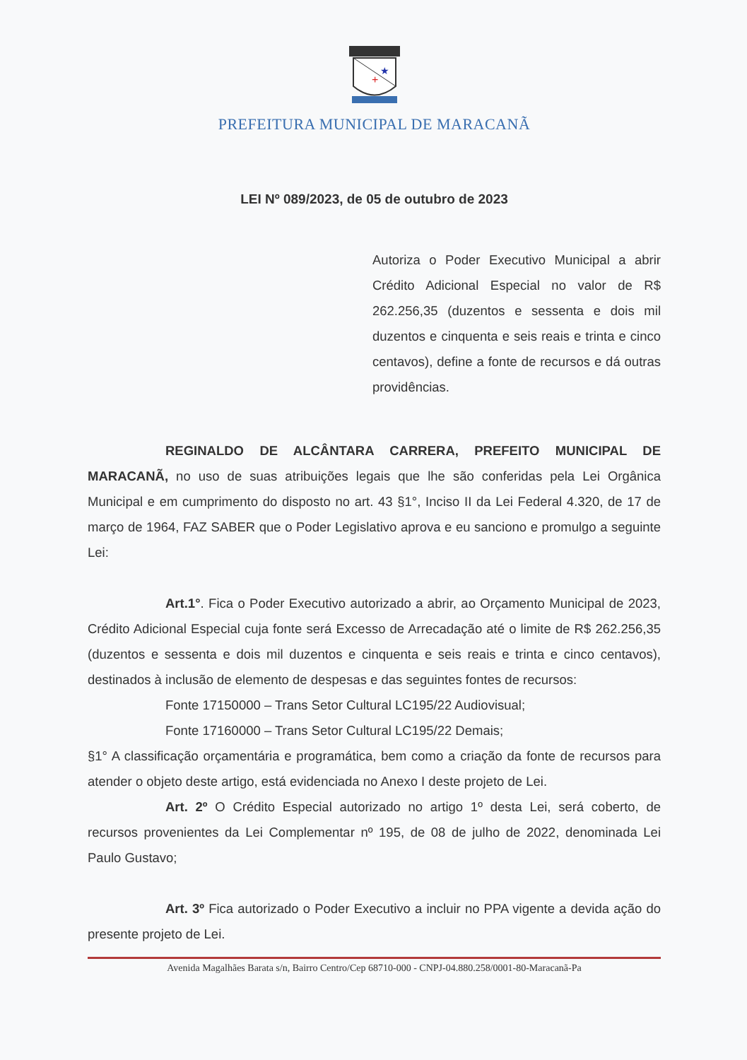+
★
PREFEITURA MUNICIPAL DE MARACANÃ
LEI Nº 089/2023, de 05 de outubro de 2023
Autoriza o Poder Executivo Municipal a abrir Crédito Adicional Especial no valor de R$ 262.256,35 (duzentos e sessenta e dois mil duzentos e cinquenta e seis reais e trinta e cinco centavos), define a fonte de recursos e dá outras providências.
REGINALDO DE ALCÂNTARA CARRERA, PREFEITO MUNICIPAL DE MARACANÃ, no uso de suas atribuições legais que lhe são conferidas pela Lei Orgânica Municipal e em cumprimento do disposto no art. 43 §1°, Inciso II da Lei Federal 4.320, de 17 de março de 1964, FAZ SABER que o Poder Legislativo aprova e eu sanciono e promulgo a seguinte Lei:
Art.1°. Fica o Poder Executivo autorizado a abrir, ao Orçamento Municipal de 2023, Crédito Adicional Especial cuja fonte será Excesso de Arrecadação até o limite de R$ 262.256,35 (duzentos e sessenta e dois mil duzentos e cinquenta e seis reais e trinta e cinco centavos), destinados à inclusão de elemento de despesas e das seguintes fontes de recursos:
Fonte 17150000 – Trans Setor Cultural LC195/22 Audiovisual;
Fonte 17160000 – Trans Setor Cultural LC195/22 Demais;
§1° A classificação orçamentária e programática, bem como a criação da fonte de recursos para atender o objeto deste artigo, está evidenciada no Anexo I deste projeto de Lei.
Art. 2º O Crédito Especial autorizado no artigo 1º desta Lei, será coberto, de recursos provenientes da Lei Complementar nº 195, de 08 de julho de 2022, denominada Lei Paulo Gustavo;
Art. 3º Fica autorizado o Poder Executivo a incluir no PPA vigente a devida ação do presente projeto de Lei.
Avenida Magalhães Barata s/n, Bairro Centro/Cep 68710-000 - CNPJ-04.880.258/0001-80-Maracanã-Pa